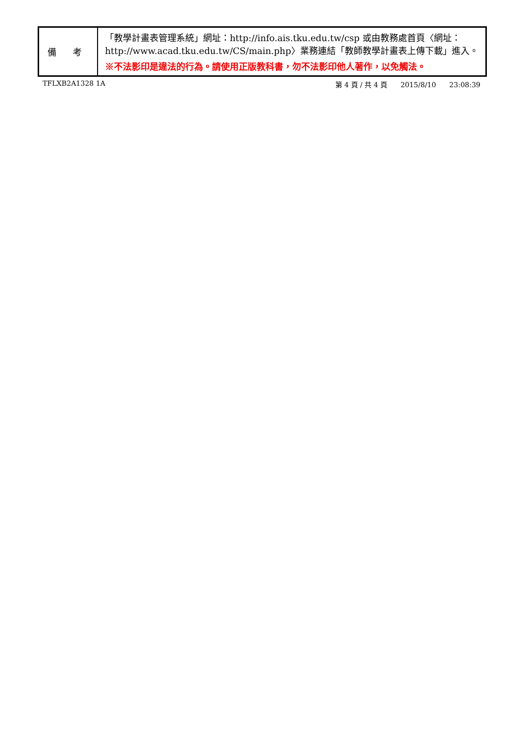| 備 考 | 「教學計畫表管理系統」網址： http://info.ais.tku.edu.tw/csp 或由教務處首頁〈網址： http://www.acad.tku.edu.tw/CS/main.php 〉業務連結「教師教學計畫表上傳下載」進入。 ※不法影印是違法的行為。請使用正版教科書，勿不法影印他人著作，以免觸法。 |
TFLXB2A1328 1A 第 4 頁 / 共 4 頁 2015/8/10 23:08:39